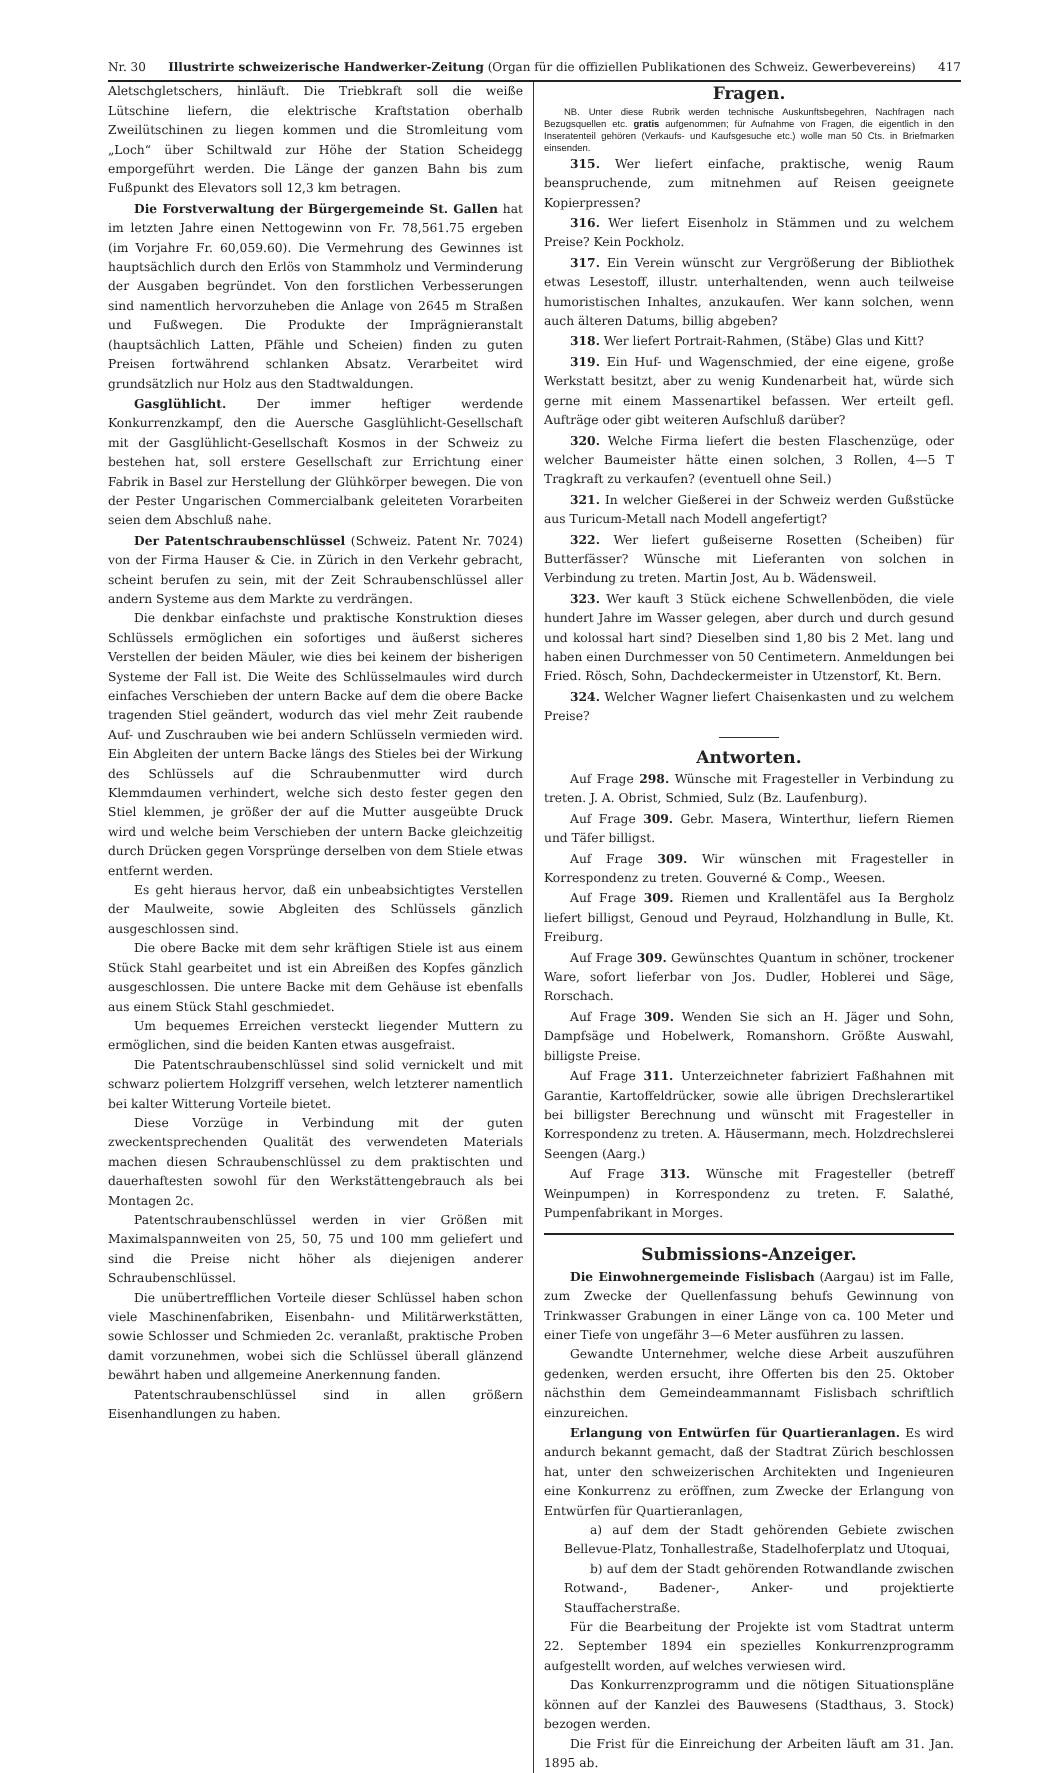Nr. 30 Illustrirte schweizerische Handwerker-Zeitung (Organ für die offiziellen Publikationen des Schweiz. Gewerbevereins) 417
Aletschgletschers, hinläuft. Die Triebkraft soll die weiße Lütschine liefern, die elektrische Kraftstation oberhalb Zweilütschinen zu liegen kommen und die Stromleitung vom „Loch“ über Schiltwald zur Höhe der Station Scheidegg emporgeführt werden. Die Länge der ganzen Bahn bis zum Fußpunkt des Elevators soll 12,3 km betragen.
Die Forstverwaltung der Bürgergemeinde St. Gallen hat im letzten Jahre einen Nettogewinn von Fr. 78,561.75 ergeben (im Vorjahre Fr. 60,059.60). Die Vermehrung des Gewinnes ist hauptsächlich durch den Erlös von Stammholz und Verminderung der Ausgaben begründet. Von den forstlichen Verbesserungen sind namentlich hervorzuheben die Anlage von 2645 m Straßen und Fußwegen. Die Produkte der Imprägnieranstalt (hauptsächlich Latten, Pfähle und Scheien) finden zu guten Preisen fortwährend schlanken Absatz. Verarbeitet wird grundsätzlich nur Holz aus den Stadtwaldungen.
Gasglühlicht. Der immer heftiger werdende Konkurrenzkampf, den die Auersche Gasglühlicht-Gesellschaft mit der Gasglühlicht-Gesellschaft Kosmos in der Schweiz zu bestehen hat, soll erstere Gesellschaft zur Errichtung einer Fabrik in Basel zur Herstellung der Glühkörper bewegen. Die von der Pester Ungarischen Commercialbank geleiteten Vorarbeiten seien dem Abschluß nahe.
Der Patentschraubenschlüssel (Schweiz. Patent Nr. 7024) von der Firma Hauser & Cie. in Zürich in den Verkehr gebracht, scheint berufen zu sein, mit der Zeit Schraubenschlüssel aller andern Systeme aus dem Markte zu verdrängen.
Die denkbar einfachste und praktische Konstruktion dieses Schlüssels ermöglichen ein sofortiges und äußerst sicheres Verstellen der beiden Mäuler, wie dies bei keinem der bisherigen Systeme der Fall ist. Die Weite des Schlüsselmaules wird durch einfaches Verschieben der untern Backe auf dem die obere Backe tragenden Stiel geändert, wodurch das viel mehr Zeit raubende Auf- und Zuschrauben wie bei andern Schlüsseln vermieden wird. Ein Abgleiten der untern Backe längs des Stieles bei der Wirkung des Schlüssels auf die Schraubenmutter wird durch Klemmdaumen verhindert, welche sich desto fester gegen den Stiel klemmen, je größer der auf die Mutter ausgeübte Druck wird und welche beim Verschieben der untern Backe gleichzeitig durch Drücken gegen Vorsprünge derselben von dem Stiele etwas entfernt werden.
Es geht hieraus hervor, daß ein unbeabsichtigtes Verstellen der Maulweite, sowie Abgleiten des Schlüssels gänzlich ausgeschlossen sind.
Die obere Backe mit dem sehr kräftigen Stiele ist aus einem Stück Stahl gearbeitet und ist ein Abreißen des Kopfes gänzlich ausgeschlossen. Die untere Backe mit dem Gehäuse ist ebenfalls aus einem Stück Stahl geschmiedet.
Um bequemes Erreichen versteckt liegender Muttern zu ermöglichen, sind die beiden Kanten etwas ausgefraist.
Die Patentschraubenschlüssel sind solid vernickelt und mit schwarz poliertem Holzgriff versehen, welch letzterer namentlich bei kalter Witterung Vorteile bietet.
Diese Vorzüge in Verbindung mit der guten zweckentsprechenden Qualität des verwendeten Materials machen diesen Schraubenschlüssel zu dem praktischten und dauerhaftesten sowohl für den Werkstättengebrauch als bei Montagen 2c.
Patentschraubenschlüssel werden in vier Größen mit Maximalspannweiten von 25, 50, 75 und 100 mm geliefert und sind die Preise nicht höher als diejenigen anderer Schraubenschlüssel.
Die unübertrefflichen Vorteile dieser Schlüssel haben schon viele Maschinenfabriken, Eisenbahn- und Militärwerkstätten, sowie Schlosser und Schmieden 2c. veranlaßt, praktische Proben damit vorzunehmen, wobei sich die Schlüssel überall glänzend bewährt haben und allgemeine Anerkennung fanden.
Patentschraubenschlüssel sind in allen größern Eisenhandlungen zu haben.
Fragen.
NB. Unter diese Rubrik werden technische Auskunftsbegehren, Nachfragen nach Bezugsquellen etc. gratis aufgenommen; für Aufnahme von Fragen, die eigentlich in den Inseratenteil gehören (Verkaufs- und Kaufsgesuche etc.) wolle man 50 Cts. in Briefmarken einsenden.
315. Wer liefert einfache, praktische, wenig Raum beanspruchende, zum mitnehmen auf Reisen geeignete Kopierpressen?
316. Wer liefert Eisenholz in Stämmen und zu welchem Preise? Kein Pockholz.
317. Ein Verein wünscht zur Vergrößerung der Bibliothek etwas Lesestoff, illustr. unterhaltenden, wenn auch teilweise humoristischen Inhaltes, anzukaufen. Wer kann solchen, wenn auch älteren Datums, billig abgeben?
318. Wer liefert Portrait-Rahmen, (Stäbe) Glas und Kitt?
319. Ein Huf- und Wagenschmied, der eine eigene, große Werkstatt besitzt, aber zu wenig Kundenarbeit hat, würde sich gerne mit einem Massenartikel befassen. Wer erteilt gefl. Aufträge oder gibt weiteren Aufschluß darüber?
320. Welche Firma liefert die besten Flaschenzüge, oder welcher Baumeister hätte einen solchen, 3 Rollen, 4—5 T Tragkraft zu verkaufen? (eventuell ohne Seil.)
321. In welcher Gießerei in der Schweiz werden Gußstücke aus Turicum-Metall nach Modell angefertigt?
322. Wer liefert gußeiserne Rosetten (Scheiben) für Butterfässer? Wünsche mit Lieferanten von solchen in Verbindung zu treten. Martin Jost, Au b. Wädensweil.
323. Wer kauft 3 Stück eichene Schwellenböden, die viele hundert Jahre im Wasser gelegen, aber durch und durch gesund und kolossal hart sind? Dieselben sind 1,80 bis 2 Met. lang und haben einen Durchmesser von 50 Centimetern. Anmeldungen bei Fried. Rösch, Sohn, Dachdeckermeister in Utzenstorf, Kt. Bern.
324. Welcher Wagner liefert Chaisenkasten und zu welchem Preise?
Antworten.
Auf Frage 298. Wünsche mit Fragesteller in Verbindung zu treten. J. A. Obrist, Schmied, Sulz (Bz. Laufenburg).
Auf Frage 309. Gebr. Masera, Winterthur, liefern Riemen und Täfer billigst.
Auf Frage 309. Wir wünschen mit Fragesteller in Korrespondenz zu treten. Gouverné & Comp., Weesen.
Auf Frage 309. Riemen und Krallentäfel aus Ia Bergholz liefert billigst, Genoud und Peyraud, Holzhandlung in Bulle, Kt. Freiburg.
Auf Frage 309. Gewünschtes Quantum in schöner, trockener Ware, sofort lieferbar von Jos. Dudler, Hoblerei und Säge, Rorschach.
Auf Frage 309. Wenden Sie sich an H. Jäger und Sohn, Dampfsäge und Hobelwerk, Romanshorn. Größte Auswahl, billigste Preise.
Auf Frage 311. Unterzeichneter fabriziert Faßhahnen mit Garantie, Kartoffeldrücker, sowie alle übrigen Drechslerartikel bei billigster Berechnung und wünscht mit Fragesteller in Korrespondenz zu treten. A. Häusermann, mech. Holzdrechslerei Seengen (Aarg.)
Auf Frage 313. Wünsche mit Fragesteller (betreff Weinpumpen) in Korrespondenz zu treten. F. Salathé, Pumpenfabrikant in Morges.
Submissions-Anzeiger.
Die Einwohnergemeinde Fislisbach (Aargau) ist im Falle, zum Zwecke der Quellenfassung behufs Gewinnung von Trinkwasser Grabungen in einer Länge von ca. 100 Meter und einer Tiefe von ungefähr 3—6 Meter ausführen zu lassen.
Gewandte Unternehmer, welche diese Arbeit auszuführen gedenken, werden ersucht, ihre Offerten bis den 25. Oktober nächsthin dem Gemeindeammannamt Fislisbach schriftlich einzureichen.
Erlangung von Entwürfen für Quartieranlagen. Es wird andurch bekannt gemacht, daß der Stadtrat Zürich beschlossen hat, unter den schweizerischen Architekten und Ingenieuren eine Konkurrenz zu eröffnen, zum Zwecke der Erlangung von Entwürfen für Quartieranlagen,
a) auf dem der Stadt gehörenden Gebiete zwischen Bellevue-Platz, Tonhallestraße, Stadelhoferplatz und Utoquai,
b) auf dem der Stadt gehörenden Rotwandlande zwischen Rotwand-, Badener-, Anker- und projektierte Stauffacherstraße.
Für die Bearbeitung der Projekte ist vom Stadtrat unterm 22. September 1894 ein spezielles Konkurrenzprogramm aufgestellt worden, auf welches verwiesen wird.
Das Konkurrenzprogramm und die nötigen Situationspläne können auf der Kanzlei des Bauwesens (Stadthaus, 3. Stock) bezogen werden.
Die Frist für die Einreichung der Arbeiten läuft am 31. Jan. 1895 ab.